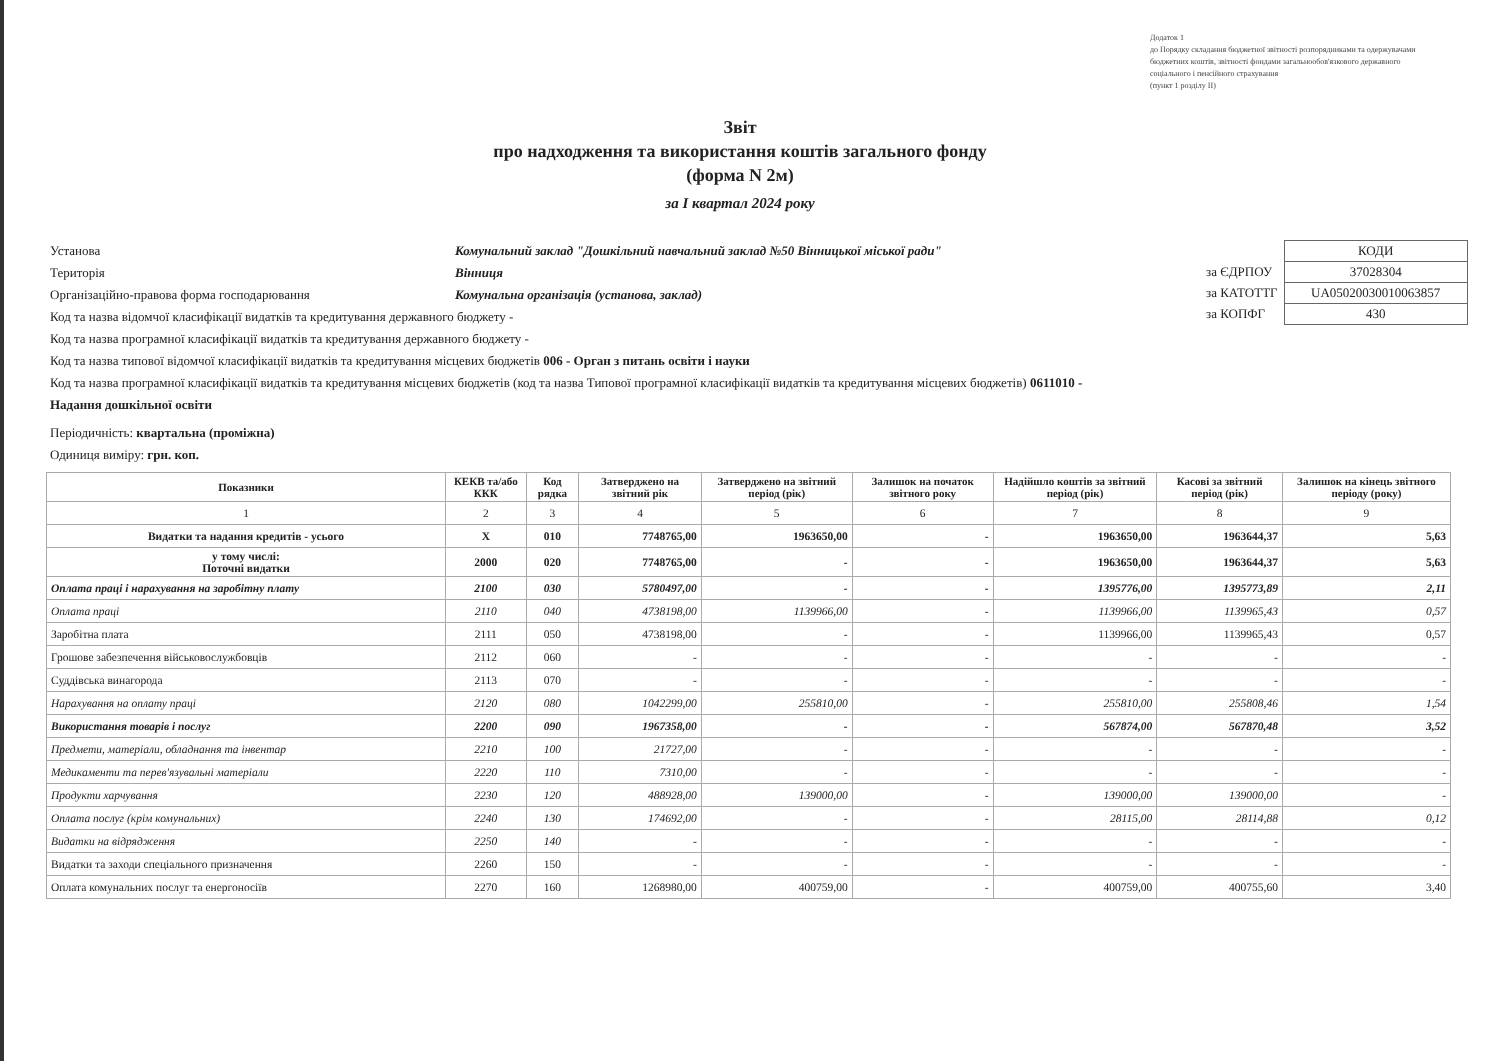Додаток 1
до Порядку складання бюджетної звітності розпорядниками та одержувачами бюджетних коштів, звітності фондами загальнообов'язкового державного соціального і пенсійного страхування
(пункт 1 розділу II)
Звіт
про надходження та використання коштів загального фонду
(форма N 2м)
за I квартал 2024 року
Установа Комунальний заклад "Дошкільний навчальний заклад №50 Вінницької міської ради"
Територія Вінниця
Організаційно-правова форма господарювання Комунальна організація (установа, заклад)
Код та назва відомчої класифікації видатків та кредитування державного бюджету -
Код та назва програмної класифікації видатків та кредитування державного бюджету -
Код та назва типової відомчої класифікації видатків та кредитування місцевих бюджетів 006 - Орган з питань освіти і науки
Код та назва програмної класифікації видатків та кредитування місцевих бюджетів (код та назва Типової програмної класифікації видатків та кредитування місцевих бюджетів) 0611010 - Надання дошкільної освіти
Періодичність: квартальна (проміжна)
Одиниця виміру: грн. коп.
| | КОДИ |
| за ЄДРПОУ | 37028304 |
| за КАТОТТГ | UA05020030010063857 |
| за КОПФГ | 430 |
| Показники | КЕКВ та/або ККК | Код рядка | Затверджено на звітний рік | Затверджено на звітний період (рік) | Залишок на початок звітного року | Надійшло коштів за звітний період (рік) | Касові за звітний період (рік) | Залишок на кінець звітного періоду (року) |
| --- | --- | --- | --- | --- | --- | --- | --- | --- |
| 1 | 2 | 3 | 4 | 5 | 6 | 7 | 8 | 9 |
| Видатки та надання кредитів - усього | X | 010 | 7748765,00 | 1963650,00 | - | 1963650,00 | 1963644,37 | 5,63 |
| у тому числі: Поточні видатки | 2000 | 020 | 7748765,00 | - | - | 1963650,00 | 1963644,37 | 5,63 |
| Оплата праці і нарахування на заробітну плату | 2100 | 030 | 5780497,00 | - | - | 1395776,00 | 1395773,89 | 2,11 |
| Оплата праці | 2110 | 040 | 4738198,00 | 1139966,00 | - | 1139966,00 | 1139965,43 | 0,57 |
| Заробітна плата | 2111 | 050 | 4738198,00 | - | - | 1139966,00 | 1139965,43 | 0,57 |
| Грошове забезпечення військовослужбовців | 2112 | 060 | - | - | - | - | - | - |
| Суддівська винагорода | 2113 | 070 | - | - | - | - | - | - |
| Нарахування на оплату праці | 2120 | 080 | 1042299,00 | 255810,00 | - | 255810,00 | 255808,46 | 1,54 |
| Використання товарів і послуг | 2200 | 090 | 1967358,00 | - | - | 567874,00 | 567870,48 | 3,52 |
| Предмети, матеріали, обладнання та інвентар | 2210 | 100 | 21727,00 | - | - | - | - | - |
| Медикаменти та перев'язувальні матеріали | 2220 | 110 | 7310,00 | - | - | - | - | - |
| Продукти харчування | 2230 | 120 | 488928,00 | 139000,00 | - | 139000,00 | 139000,00 | - |
| Оплата послуг (крім комунальних) | 2240 | 130 | 174692,00 | - | - | 28115,00 | 28114,88 | 0,12 |
| Видатки на відрядження | 2250 | 140 | - | - | - | - | - | - |
| Видатки та заходи спеціального призначення | 2260 | 150 | - | - | - | - | - | - |
| Оплата комунальних послуг та енергоносіїв | 2270 | 160 | 1268980,00 | 400759,00 | - | 400759,00 | 400755,60 | 3,40 |